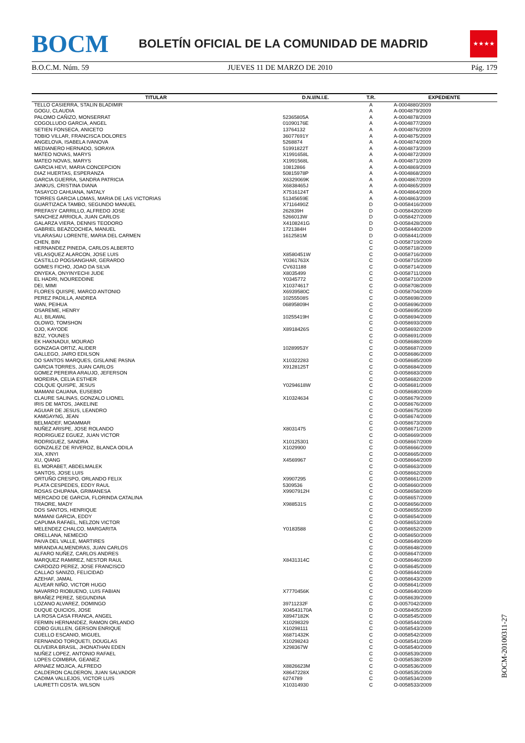BOCM
BOLETÍN OFICIAL DE LA COMUNIDAD DE MADRID
★★★★
B.O.C.M. Núm. 59 JUEVES 11 DE MARZO DE 2010 Pág. 179
| TITULAR | D.N.I//N.I.E. | T.R. | EXPEDIENTE |
| --- | --- | --- | --- |
| TELLO CASIERRA, STALIN BLADIMIR | | A | A-0004880/2009 |
| GOGU, CLAUDIA | | A | A-0004879/2009 |
| PALOMO CAÑIZO, MONSERRAT | 52365805A | A | A-0004878/2009 |
| COGOLLUDO GARCIA, ANGEL | 01090176E | A | A-0004877/2009 |
| SETIEN FONSECA, ANICETO | 13764132 | A | A-0004876/2009 |
| TOBIO VILLAR, FRANCISCA DOLORES | 36077691Y | A | A-0004875/2009 |
| ANGELOVA, ISABELA IVANOVA | 5268874 | A | A-0004874/2009 |
| MEDIANERO HERNADO, SORAYA | 51991822T | A | A-0004873/2009 |
| MATEO NOVAS, MARYS | X1991658L | A | A-0004872/2009 |
| MATEO NOVAS, MARYS | X1991568L | A | A-0004871/2009 |
| GARCIA HEVI, MARIA CONCEPCION | 10812866 | A | A-0004869/2009 |
| DIAZ HUERTAS, ESPERANZA | 50815978P | A | A-0004868/2009 |
| GARCIA GUERRA, SANDRA PATRICIA | X6329069K | A | A-0004867/2009 |
| JANKUS, CRISTINA DIANA | X6838465J | A | A-0004865/2009 |
| TASAYCO CAHUANA, NATALY | X7516124T | A | A-0004864/2009 |
| TORRES GARCIA LOMAS, MARIA DE LAS VICTORIAS | 51345659E | A | A-0004863/2009 |
| GUARTIZACA TAMBO, SEGUNDO MANUEL | X7116490Z | D | O-0058416/2009 |
| PREFASY CARRILLO, ALFREDO JOSE | 262839H | D | O-0058420/2009 |
| SANCHEZ ARRIOLA, JUAN CARLOS | 5266013W | D | O-0058427/2009 |
| GALARZA VIERA, DENNIS TEODORO | X4108241G | D | O-0058428/2009 |
| GABRIEL BEAZCOCHEA, MANUEL | 1721384H | D | O-0058440/2009 |
| VILARASAU LORENTE, MARIA DEL CARMEN | 1612581M | D | O-0058441/2009 |
| CHEN, BIN | | C | O-0058719/2009 |
| HERNANDEZ PINEDA, CARLOS ALBERTO | | C | O-0058718/2009 |
| VELASQUEZ ALARCON, JOSE LUIS | X8580451W | C | O-0058716/2009 |
| CASTILLO POGSANGHAR, GERARDO | Y0361763X | C | O-0058715/2009 |
| GOMES FICHO, JOAO DA SILVA | CV631188 | C | O-0058714/2009 |
| ONYEKA, ONYINYECHI JUDE | X8035499 | C | O-0058711/2009 |
| EL HADRI, NOUREDDINE | Y0345772 | C | O-0058710/2009 |
| DEI, MIMI | X10374617 | C | O-0058708/2009 |
| FLORES QUISPE, MARCO ANTONIO | X6939580C | C | O-0058704/2009 |
| PEREZ PADILLA, ANDREA | 10255508S | C | O-0058698/2009 |
| WAN, PEIHUA | 06895809H | C | O-0058696/2009 |
| OSAREME, HENRY | | C | O-0058695/2009 |
| ALI, BILAWAL | 10255419H | C | O-0058694/2009 |
| OLOWO, TOMSHON | | C | O-0058693/2009 |
| OJO, KAYODE | X8918426S | C | O-0058692/2009 |
| BZIZ, YOUNES | | C | O-0058691/2009 |
| EK HAKNAOUI, MOURAD | | C | O-0058688/2009 |
| GONZAGA ORTIZ, ALIDER | 10289953Y | C | O-0058687/2009 |
| GALLEGO, JAIRO EDILSON | | C | O-0058686/2009 |
| DO SANTOS MARQUES, GISLAINE PASNA | X10322283 | C | O-0058685/2009 |
| GARCIA TORRES, JUAN CARLOS | X9128125T | C | O-0058684/2009 |
| GOMEZ PEREIRA ARAUJO, JEFERSON | | C | O-0058683/2009 |
| MOREIRA, CELIA ESTHER | | C | O-0058682/2009 |
| COLQUE QUISPE, JESUS | Y0294618W | C | O-0058681/2009 |
| MAMANI CAUANA, EUSEBIO | | C | O-0058680/2009 |
| CLAURE SALINAS, GONZALO LIONEL | X10324634 | C | O-0058679/2009 |
| IRIS DE MATOS, JAKELINE | | C | O-0058676/2009 |
| AGUIAR DE JESUS, LEANDRO | | C | O-0058675/2009 |
| KAMGAYNG, JEAN | | C | O-0058674/2009 |
| BELMADEF, MOAMMAR | | C | O-0058673/2009 |
| NUÑEZ ARISPE, JOSE ROLANDO | X8031475 | C | O-0058671/2009 |
| RODRIGUEZ EGUEZ, JUAN VICTOR | | C | O-0058669/2009 |
| RODRIGUEZ, SANDRA | X10125301 | C | O-0058667/2009 |
| GONZALEZ DE RIVEROZ, BLANCA ODILA | X1029900 | C | O-0058666/2009 |
| XIA, XINYI | | C | O-0058665/2009 |
| XU, QIANG | X4569967 | C | O-0058664/2009 |
| EL MORABET, ABDELMALEK | | C | O-0058663/2009 |
| SANTOS, JOSE LUIS | | C | O-0058662/2009 |
| ORTUÑO CRESPO, ORLANDO FELIX | X9907295 | C | O-0058661/2009 |
| PLATA CESPEDES, EDDY RAUL | 5309536 | C | O-0058660/2009 |
| ROSAS CHUPANA, GRIMANESA | X9907912H | C | O-0058658/2009 |
| MERCADO DE GARCIA, FLORINDA CATALINA | | C | O-0058657/2009 |
| TRAORE, MADY | X988531S | C | O-0058656/2009 |
| DOS SANTOS, HENRIQUE | | C | O-0058655/2009 |
| MAMANI GARCIA, EDDY | | C | O-0058654/2009 |
| CAPUMA RAFAEL, NELZON VICTOR | | C | O-0058653/2009 |
| MELENDEZ CHALCO, MARGARITA | Y0183588 | C | O-0058652/2009 |
| ORELLANA, NEMECIO | | C | O-0058650/2009 |
| PAIVA DEL VALLE, MARTIRES | | C | O-0058649/2009 |
| MIRANDA ALMENDRAS, JUAN CARLOS | | C | O-0058648/2009 |
| ALFARO NUÑEZ, CARLOS ANDRES | | C | O-0058647/2009 |
| MARQUEZ RAMIREZ, NESTOR RAUL | X8431314C | C | O-0058646/2009 |
| CARDOZO PEREZ, JOSE FRANCISCO | | C | O-0058645/2009 |
| CALLAO SANIZO, FELICIDAD | | C | O-0058644/2009 |
| AZEHAF, JAMAL | | C | O-0058643/2009 |
| ALVEAR NIÑO, VICTOR HUGO | | C | O-0058641/2009 |
| NAVARRO RIOBUENO, LUIS FABIAN | X7770456K | C | O-0058640/2009 |
| BRAÑEZ PEREZ, SEGUNDINA | | C | O-0058639/2009 |
| LOZANO ALVAREZ, DOMINGO | 39711232F | C | O-0057042/2009 |
| DUQUE QUICIOS, JOSE | X04543170A | D | O-0058405/2009 |
| LA ROSA CASA FRANCA, ANGEL | X8947182K | C | O-0058545/2009 |
| FERMIN HERNANDEZ, RAMON ORLANDO | X10298329 | C | O-0058544/2009 |
| COBO GUILLEN, GERSON ENRIQUE | X10298111 | C | O-0058543/2009 |
| CUELLO ESCANIO, MIGUEL | X6871432K | C | O-0058542/2009 |
| FERNANDO TORQUETI, DOUGLAS | X10298243 | C | O-0058541/2009 |
| OLIVEIRA BRASIL, JHONATHAN EDEN | X298367W | C | O-0058540/2009 |
| NUÑEZ LOPEZ, ANTONIO RAFAEL | | C | O-0058539/2009 |
| LOPES COIMBRA, GEANEZ | | C | O-0058538/2009 |
| ARNAEZ MOJICA, ALFREDO | X8826623M | C | O-0058536/2009 |
| CALDERON CALDERON, JUAN SALVADOR | X8647228X | C | O-0058535/2009 |
| CADIMA VALLEJOS, VICTOR LUIS | 6274789 | C | O-0058534/2009 |
| LAURETTI COSTA. WILSON | X10314930 | C | O-0058533/2009 |
BOCM-20100311-27